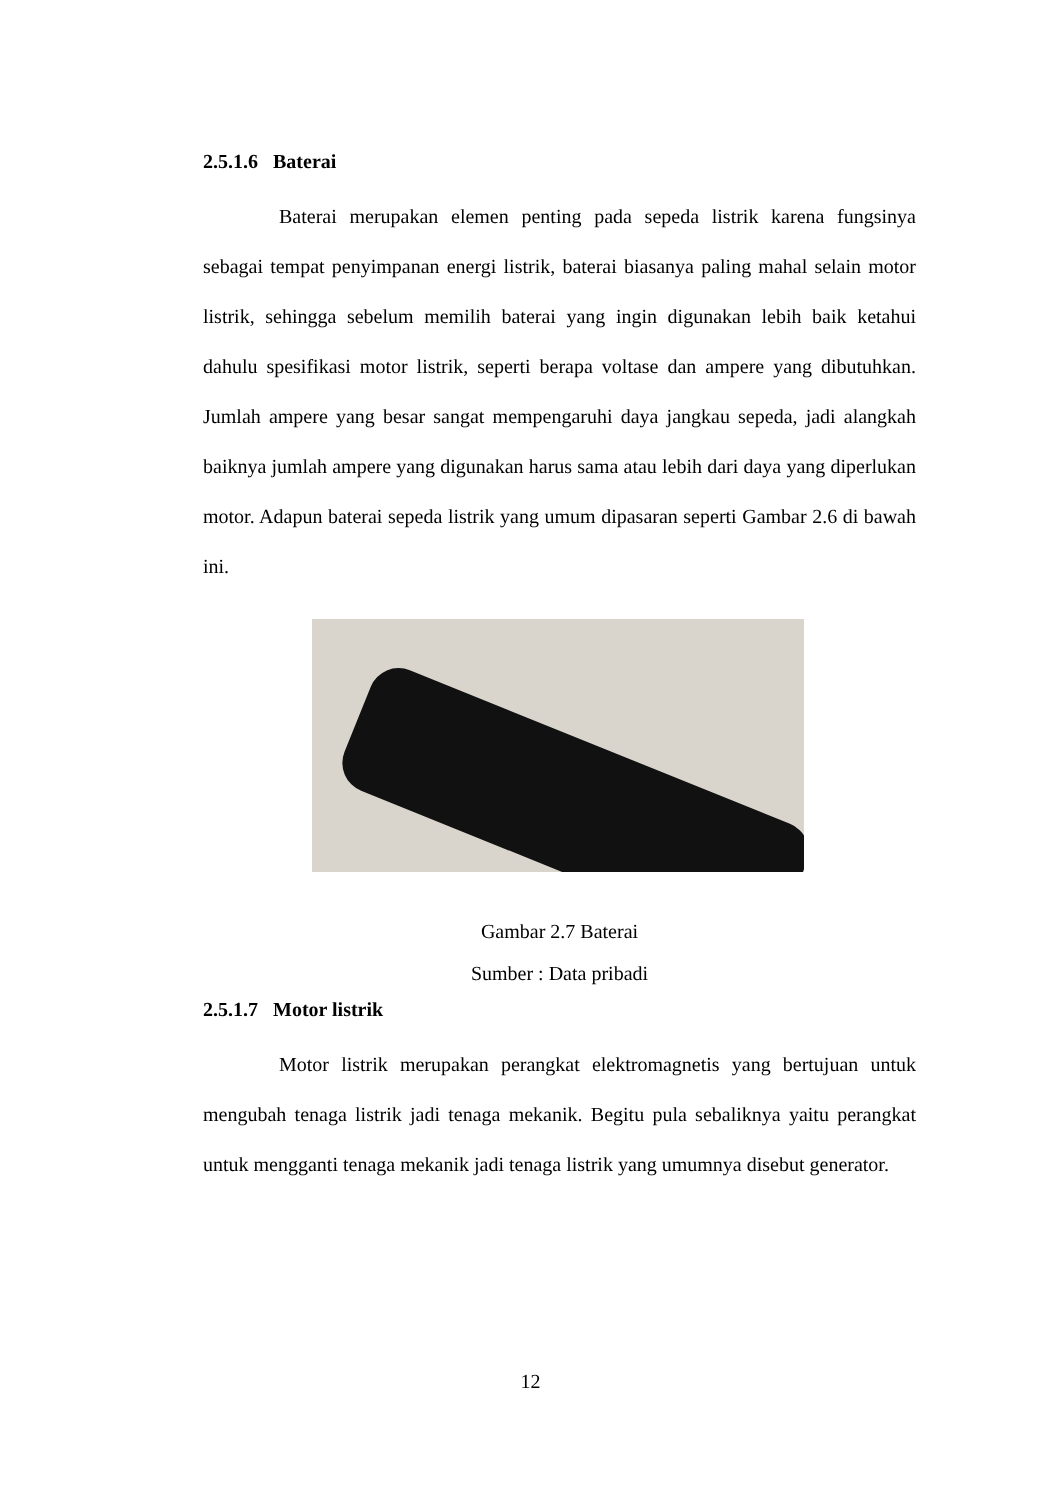2.5.1.6 Baterai
Baterai merupakan elemen penting pada sepeda listrik karena fungsinya sebagai tempat penyimpanan energi listrik, baterai biasanya paling mahal selain motor listrik, sehingga sebelum memilih baterai yang ingin digunakan lebih baik ketahui dahulu spesifikasi motor listrik, seperti berapa voltase dan ampere yang dibutuhkan. Jumlah ampere yang besar sangat mempengaruhi daya jangkau sepeda, jadi alangkah baiknya jumlah ampere yang digunakan harus sama atau lebih dari daya yang diperlukan motor. Adapun baterai sepeda listrik yang umum dipasaran seperti Gambar 2.6 di bawah ini.
Gambar 2.7 Baterai
Sumber : Data pribadi
2.5.1.7 Motor listrik
Motor listrik merupakan perangkat elektromagnetis yang bertujuan untuk mengubah tenaga listrik jadi tenaga mekanik. Begitu pula sebaliknya yaitu perangkat untuk mengganti tenaga mekanik jadi tenaga listrik yang umumnya disebut generator.
12